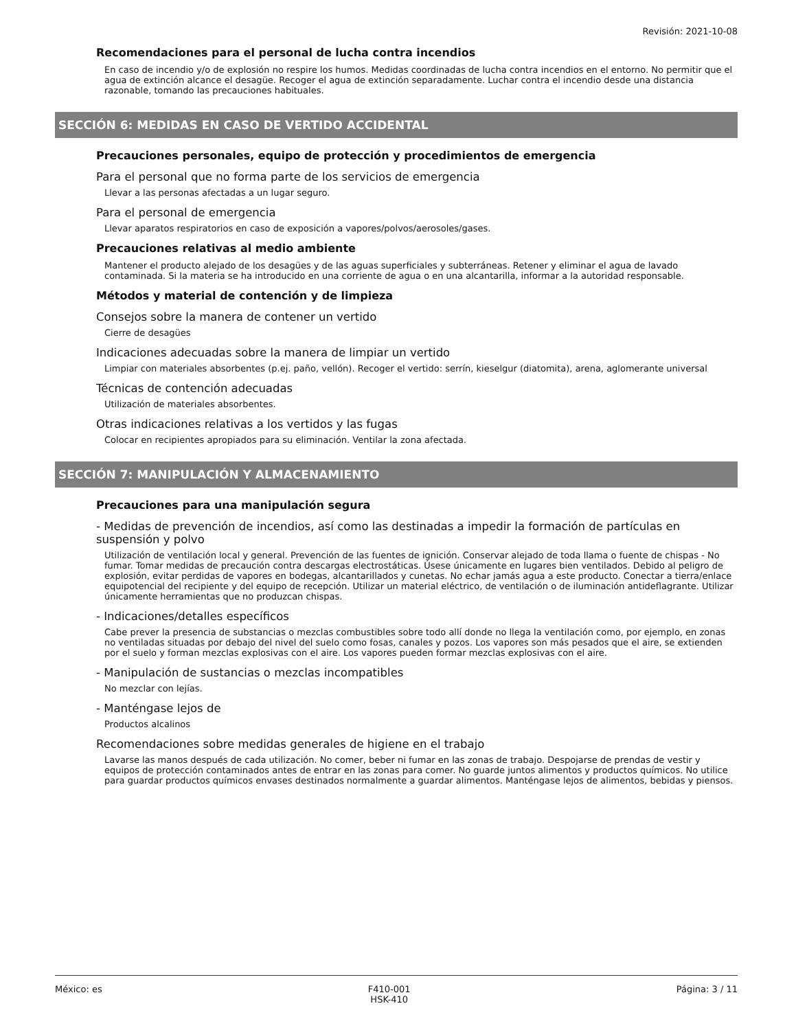Revisión: 2021-10-08
Recomendaciones para el personal de lucha contra incendios
En caso de incendio y/o de explosión no respire los humos. Medidas coordinadas de lucha contra incendios en el entorno. No permitir que el agua de extinción alcance el desagüe. Recoger el agua de extinción separadamente. Luchar contra el incendio desde una distancia razonable, tomando las precauciones habituales.
SECCIÓN 6: MEDIDAS EN CASO DE VERTIDO ACCIDENTAL
Precauciones personales, equipo de protección y procedimientos de emergencia
Para el personal que no forma parte de los servicios de emergencia
Llevar a las personas afectadas a un lugar seguro.
Para el personal de emergencia
Llevar aparatos respiratorios en caso de exposición a vapores/polvos/aerosoles/gases.
Precauciones relativas al medio ambiente
Mantener el producto alejado de los desagües y de las aguas superficiales y subterráneas. Retener y eliminar el agua de lavado contaminada. Si la materia se ha introducido en una corriente de agua o en una alcantarilla, informar a la autoridad responsable.
Métodos y material de contención y de limpieza
Consejos sobre la manera de contener un vertido
Cierre de desagües
Indicaciones adecuadas sobre la manera de limpiar un vertido
Limpiar con materiales absorbentes (p.ej. paño, vellón). Recoger el vertido: serrín, kieselgur (diatomita), arena, aglomerante universal
Técnicas de contención adecuadas
Utilización de materiales absorbentes.
Otras indicaciones relativas a los vertidos y las fugas
Colocar en recipientes apropiados para su eliminación. Ventilar la zona afectada.
SECCIÓN 7: MANIPULACIÓN Y ALMACENAMIENTO
Precauciones para una manipulación segura
- Medidas de prevención de incendios, así como las destinadas a impedir la formación de partículas en suspensión y polvo
Utilización de ventilación local y general. Prevención de las fuentes de ignición. Conservar alejado de toda llama o fuente de chispas - No fumar. Tomar medidas de precaución contra descargas electrostáticas. Úsese únicamente en lugares bien ventilados. Debido al peligro de explosión, evitar perdidas de vapores en bodegas, alcantarillados y cunetas. No echar jamás agua a este producto. Conectar a tierra/enlace equipotencial del recipiente y del equipo de recepción. Utilizar un material eléctrico, de ventilación o de iluminación antideflagrante. Utilizar únicamente herramientas que no produzcan chispas.
- Indicaciones/detalles específicos
Cabe prever la presencia de substancias o mezclas combustibles sobre todo allí donde no llega la ventilación como, por ejemplo, en zonas no ventiladas situadas por debajo del nivel del suelo como fosas, canales y pozos. Los vapores son más pesados que el aire, se extienden por el suelo y forman mezclas explosivas con el aire. Los vapores pueden formar mezclas explosivas con el aire.
- Manipulación de sustancias o mezclas incompatibles
No mezclar con lejías.
- Manténgase lejos de
Productos alcalinos
Recomendaciones sobre medidas generales de higiene en el trabajo
Lavarse las manos después de cada utilización. No comer, beber ni fumar en las zonas de trabajo. Despojarse de prendas de vestir y equipos de protección contaminados antes de entrar en las zonas para comer. No guarde juntos alimentos y productos químicos. No utilice para guardar productos químicos envases destinados normalmente a guardar alimentos. Manténgase lejos de alimentos, bebidas y piensos.
México: es F410-001
HSK-410 Página: 3 / 11